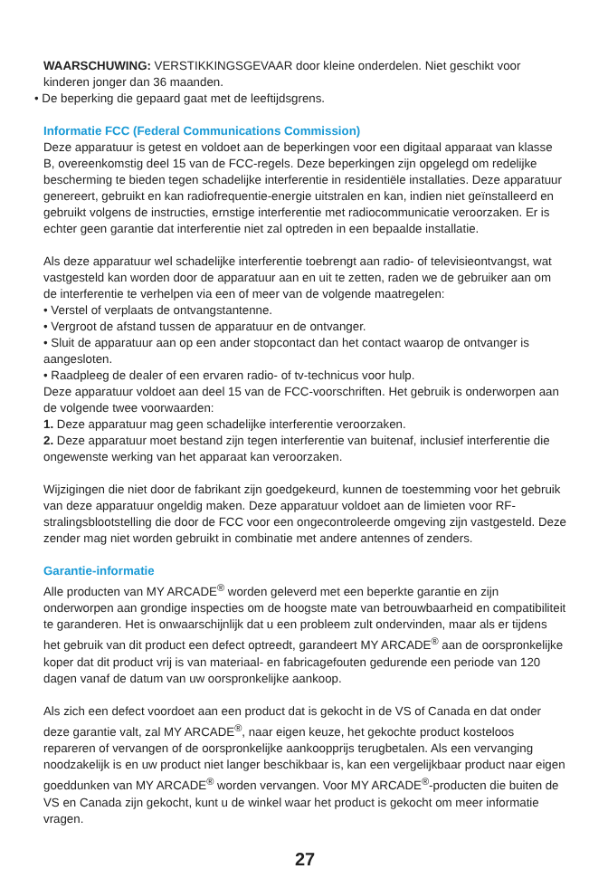WAARSCHUWING: VERSTIKKINGSGEVAAR door kleine onderdelen. Niet geschikt voor kinderen jonger dan 36 maanden.
• De beperking die gepaard gaat met de leeftijdsgrens.
Informatie FCC (Federal Communications Commission)
Deze apparatuur is getest en voldoet aan de beperkingen voor een digitaal apparaat van klasse B, overeenkomstig deel 15 van de FCC-regels. Deze beperkingen zijn opgelegd om redelijke bescherming te bieden tegen schadelijke interferentie in residentiële installaties. Deze apparatuur genereert, gebruikt en kan radiofrequentie-energie uitstralen en kan, indien niet geïnstalleerd en gebruikt volgens de instructies, ernstige interferentie met radiocommunicatie veroorzaken. Er is echter geen garantie dat interferentie niet zal optreden in een bepaalde installatie.
Als deze apparatuur wel schadelijke interferentie toebrengt aan radio- of televisieontvangst, wat vastgesteld kan worden door de apparatuur aan en uit te zetten, raden we de gebruiker aan om de interferentie te verhelpen via een of meer van de volgende maatregelen:
• Verstel of verplaats de ontvangstantenne.
• Vergroot de afstand tussen de apparatuur en de ontvanger.
• Sluit de apparatuur aan op een ander stopcontact dan het contact waarop de ontvanger is aangesloten.
• Raadpleeg de dealer of een ervaren radio- of tv-technicus voor hulp.
Deze apparatuur voldoet aan deel 15 van de FCC-voorschriften. Het gebruik is onderworpen aan de volgende twee voorwaarden:
1. Deze apparatuur mag geen schadelijke interferentie veroorzaken.
2. Deze apparatuur moet bestand zijn tegen interferentie van buitenaf, inclusief interferentie die ongewenste werking van het apparaat kan veroorzaken.
Wijzigingen die niet door de fabrikant zijn goedgekeurd, kunnen de toestemming voor het gebruik van deze apparatuur ongeldig maken. Deze apparatuur voldoet aan de limieten voor RF-stralingsblootstelling die door de FCC voor een ongecontroleerde omgeving zijn vastgesteld. Deze zender mag niet worden gebruikt in combinatie met andere antennes of zenders.
Garantie-informatie
Alle producten van MY ARCADE<sup>®</sup> worden geleverd met een beperkte garantie en zijn onderworpen aan grondige inspecties om de hoogste mate van betrouwbaarheid en compatibiliteit te garanderen. Het is onwaarschijnlijk dat u een probleem zult ondervinden, maar als er tijdens het gebruik van dit product een defect optreedt, garandeert MY ARCADE<sup>®</sup> aan de oorspronkelijke koper dat dit product vrij is van materiaal- en fabricagefouten gedurende een periode van 120 dagen vanaf de datum van uw oorspronkelijke aankoop.
Als zich een defect voordoet aan een product dat is gekocht in de VS of Canada en dat onder deze garantie valt, zal MY ARCADE<sup>®</sup>, naar eigen keuze, het gekochte product kosteloos repareren of vervangen of de oorspronkelijke aankoopprijs terugbetalen. Als een vervanging noodzakelijk is en uw product niet langer beschikbaar is, kan een vergelijkbaar product naar eigen goeddunken van MY ARCADE<sup>®</sup> worden vervangen. Voor MY ARCADE<sup>®</sup>-producten die buiten de VS en Canada zijn gekocht, kunt u de winkel waar het product is gekocht om meer informatie vragen.
27